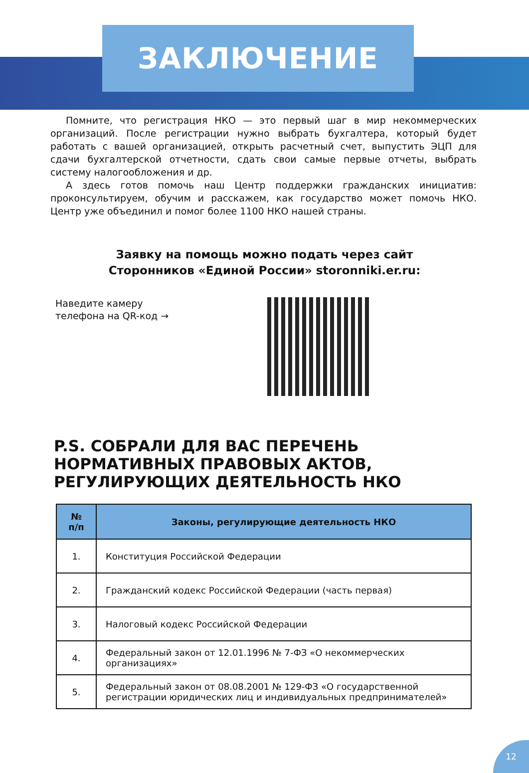ЗАКЛЮЧЕНИЕ
Помните, что регистрация НКО — это первый шаг в мир некоммерческих организаций. После регистрации нужно выбрать бухгалтера, который будет работать с вашей организацией, открыть расчетный счет, выпустить ЭЦП для сдачи бухгалтерской отчетности, сдать свои самые первые отчеты, выбрать систему налогообложения и др.
А здесь готов помочь наш Центр поддержки гражданских инициатив: проконсультируем, обучим и расскажем, как государство может помочь НКО. Центр уже объединил и помог более 1100 НКО нашей страны.
Заявку на помощь можно подать через сайт
Сторонников «Единой России» storonniki.er.ru:
Наведите камеру
телефона на QR-код →
P.S. СОБРАЛИ ДЛЯ ВАС ПЕРЕЧЕНЬ
НОРМАТИВНЫХ ПРАВОВЫХ АКТОВ,
РЕГУЛИРУЮЩИХ ДЕЯТЕЛЬНОСТЬ НКО
| № п/п | Законы, регулирующие деятельность НКО |
| --- | --- |
| 1. | Конституция Российской Федерации |
| 2. | Гражданский кодекс Российской Федерации (часть первая) |
| 3. | Налоговый кодекс Российской Федерации |
| 4. | Федеральный закон от 12.01.1996 № 7-ФЗ «О некоммерческих организациях» |
| 5. | Федеральный закон от 08.08.2001 № 129-ФЗ «О государственной регистрации юридических лиц и индивидуальных предпринимателей» |
12